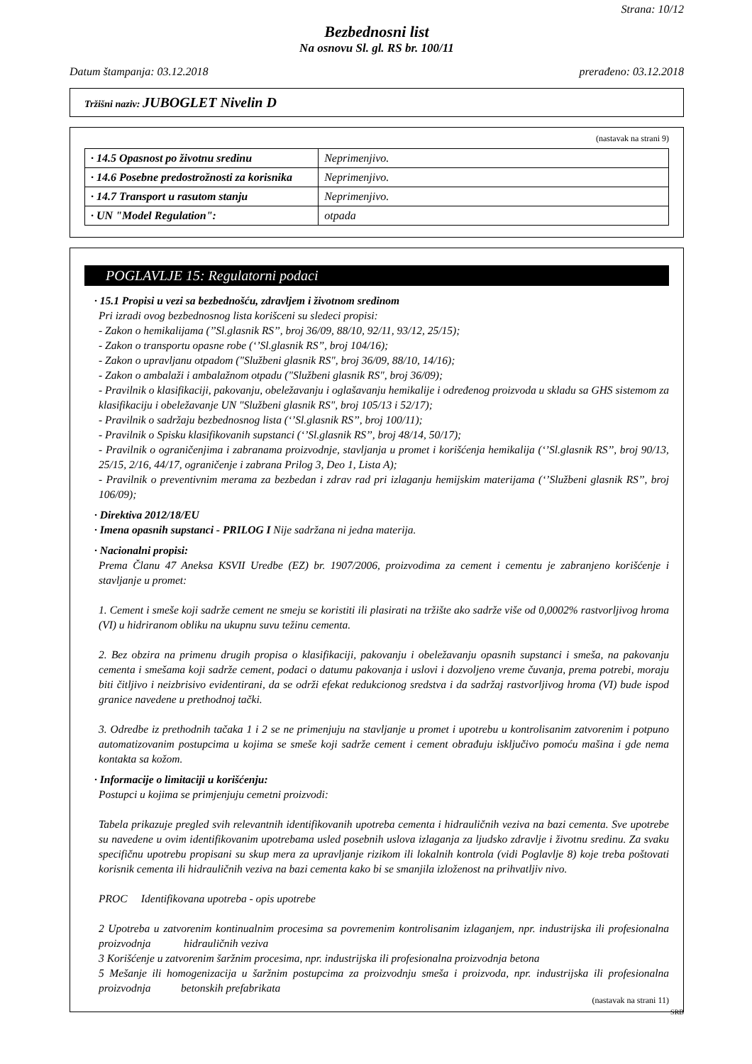Strana: 10/12
Bezbednosni list
Na osnovu Sl. gl. RS br. 100/11
Datum štampanja: 03.12.2018 prerađeno: 03.12.2018
Tržišni naziv: JUBOGLET Nivelin D
(nastavak na strani 9)
| · 14.5 Opasnost po životnu sredinu | Neprimenjivo. |
| · 14.6 Posebne predostrožnosti za korisnika | Neprimenjivo. |
| · 14.7 Transport u rasutom stanju | Neprimenjivo. |
| · UN "Model Regulation": | otpada |
POGLAVLJE 15: Regulatorni podaci
· 15.1 Propisi u vezi sa bezbednošću, zdravljem i životnom sredinom
Pri izradi ovog bezbednosnog lista korišceni su sledeci propisi:
- Zakon o hemikalijama (’’Sl.glasnik RS’’, broj 36/09, 88/10, 92/11, 93/12, 25/15);
- Zakon o transportu opasne robe (‘’Sl.glasnik RS’’, broj 104/16);
- Zakon o upravljanu otpadom ("Službeni glasnik RS", broj 36/09, 88/10, 14/16);
- Zakon o ambalaži i ambalažnom otpadu ("Službeni glasnik RS", broj 36/09);
- Pravilnik o klasifikaciji, pakovanju, obeležavanju i oglašavanju hemikalije i određenog proizvoda u skladu sa GHS sistemom za klasifikaciju i obeležavanje UN "Službeni glasnik RS", broj 105/13 i 52/17);
- Pravilnik o sadržaju bezbednosnog lista (‘’Sl.glasnik RS’’, broj 100/11);
- Pravilnik o Spisku klasifikovanih supstanci (‘’Sl.glasnik RS’’, broj 48/14, 50/17);
- Pravilnik o ograničenjima i zabranama proizvodnje, stavljanja u promet i korišćenja hemikalija (‘’Sl.glasnik RS’’, broj 90/13, 25/15, 2/16, 44/17, ograničenje i zabrana Prilog 3, Deo 1, Lista A);
- Pravilnik o preventivnim merama za bezbedan i zdrav rad pri izlaganju hemijskim materijama (‘’Službeni glasnik RS’’, broj 106/09);
· Direktiva 2012/18/EU
· Imena opasnih supstanci - PRILOG I Nije sadržana ni jedna materija.
· Nacionalni propisi:
Prema Članu 47 Aneksa KSVII Uredbe (EZ) br. 1907/2006, proizvodima za cement i cementu je zabranjeno korišćenje i stavljanje u promet:
1. Cement i smeše koji sadrže cement ne smeju se koristiti ili plasirati na tržište ako sadrže više od 0,0002% rastvorljivog hroma (VI) u hidriranom obliku na ukupnu suvu težinu cementa.
2. Bez obzira na primenu drugih propisa o klasifikaciji, pakovanju i obeležavanju opasnih supstanci i smeša, na pakovanju cementa i smešama koji sadrže cement, podaci o datumu pakovanja i uslovi i dozvoljeno vreme čuvanja, prema potrebi, moraju biti čitljivo i neizbrisivo evidentirani, da se održi efekat redukcionog sredstva i da sadržaj rastvorljivog hroma (VI) bude ispod granice navedene u prethodnoj tački.
3. Odredbe iz prethodnih tačaka 1 i 2 se ne primenjuju na stavljanje u promet i upotrebu u kontrolisanim zatvorenim i potpuno automatizovanim postupcima u kojima se smeše koji sadrže cement i cement obrađuju isključivo pomoću mašina i gde nema kontakta sa kožom.
· Informacije o limitaciji u korišćenju:
Postupci u kojima se primjenjuju cemetni proizvodi:
Tabela prikazuje pregled svih relevantnih identifikovanih upotreba cementa i hidrauličnih veziva na bazi cementa. Sve upotrebe su navedene u ovim identifikovanim upotrebama usled posebnih uslova izlaganja za ljudsko zdravlje i životnu sredinu. Za svaku specifičnu upotrebu propisani su skup mera za upravljanje rizikom ili lokalnih kontrola (vidi Poglavlje 8) koje treba poštovati korisnik cementa ili hidrauličnih veziva na bazi cementa kako bi se smanjila izloženost na prihvatljiv nivo.
PROC Identifikovana upotreba - opis upotrebe
2 Upotreba u zatvorenim kontinualnim procesima sa povremenim kontrolisanim izlaganjem, npr. industrijska ili profesionalna proizvodnja hidrauličnih veziva
3 Korišćenje u zatvorenim šaržnim procesima, npr. industrijska ili profesionalna proizvodnja betona
5 Mešanje ili homogenizacija u šaržnim postupcima za proizvodnju smeša i proizvoda, npr. industrijska ili profesionalna proizvodnja betonskih prefabrikata
(nastavak na strani 11)
SRB